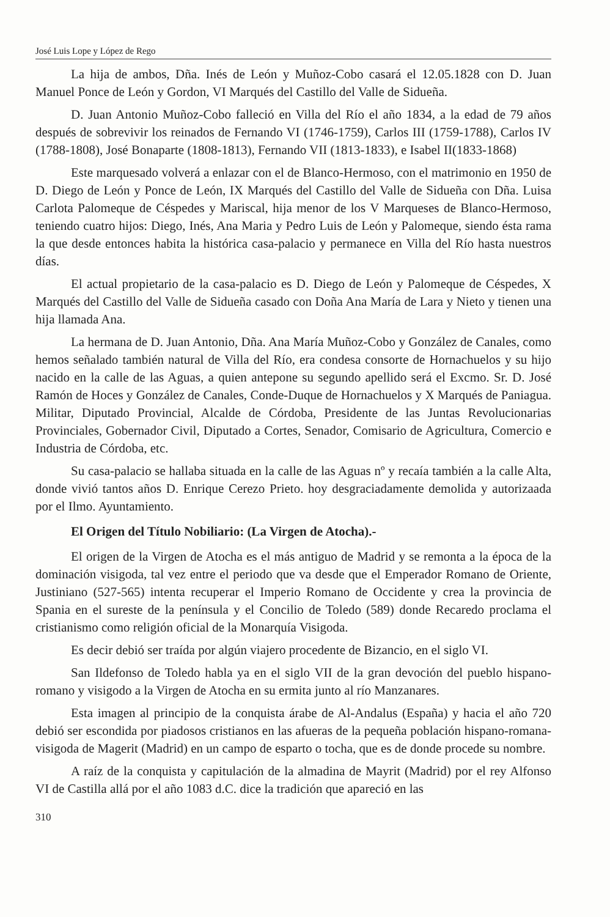José Luis Lope y López de Rego
La hija de ambos, Dña. Inés de León y Muñoz-Cobo casará el 12.05.1828 con D. Juan Manuel Ponce de León y Gordon, VI Marqués del Castillo del Valle de Sidueña.
D. Juan Antonio Muñoz-Cobo falleció en Villa del Río el año 1834, a la edad de 79 años después de sobrevivir los reinados de Fernando VI (1746-1759), Carlos III (1759-1788), Carlos IV (1788-1808), José Bonaparte (1808-1813), Fernando VII (1813-1833), e Isabel II(1833-1868)
Este marquesado volverá a enlazar con el de Blanco-Hermoso, con el matrimonio en 1950 de D. Diego de León y Ponce de León, IX Marqués del Castillo del Valle de Sidueña con Dña. Luisa Carlota Palomeque de Céspedes y Mariscal, hija menor de los V Marqueses de Blanco-Hermoso, teniendo cuatro hijos: Diego, Inés, Ana Maria y Pedro Luis de León y Palomeque, siendo ésta rama la que desde entonces habita la histórica casa-palacio y permanece en Villa del Río hasta nuestros días.
El actual propietario de la casa-palacio es D. Diego de León y Palomeque de Céspedes, X Marqués del Castillo del Valle de Sidueña casado con Doña Ana María de Lara y Nieto y tienen una hija llamada Ana.
La hermana de D. Juan Antonio, Dña. Ana María Muñoz-Cobo y González de Canales, como hemos señalado también natural de Villa del Río, era condesa consorte de Hornachuelos y su hijo nacido en la calle de las Aguas, a quien antepone su segundo apellido será el Excmo. Sr. D. José Ramón de Hoces y González de Canales, Conde-Duque de Hornachuelos y X Marqués de Paniagua. Militar, Diputado Provincial, Alcalde de Córdoba, Presidente de las Juntas Revolucionarias Provinciales, Gobernador Civil, Diputado a Cortes, Senador, Comisario de Agricultura, Comercio e Industria de Córdoba, etc.
Su casa-palacio se hallaba situada en la calle de las Aguas nº y recaía también a la calle Alta, donde vivió tantos años D. Enrique Cerezo Prieto. hoy desgraciadamente demolida y autorizaada por el Ilmo. Ayuntamiento.
El Origen del Título Nobiliario: (La Virgen de Atocha).-
El origen de la Virgen de Atocha es el más antiguo de Madrid y se remonta a la época de la dominación visigoda, tal vez entre el periodo que va desde que el Emperador Romano de Oriente, Justiniano (527-565) intenta recuperar el Imperio Romano de Occidente y crea la provincia de Spania en el sureste de la península y el Concilio de Toledo (589) donde Recaredo proclama el cristianismo como religión oficial de la Monarquía Visigoda.
Es decir debió ser traída por algún viajero procedente de Bizancio, en el siglo VI.
San Ildefonso de Toledo habla ya en el siglo VII de la gran devoción del pueblo hispano-romano y visigodo a la Virgen de Atocha en su ermita junto al río Manzanares.
Esta imagen al principio de la conquista árabe de Al-Andalus (España) y hacia el año 720 debió ser escondida por piadosos cristianos en las afueras de la pequeña población hispano-romana-visigoda de Magerit (Madrid) en un campo de esparto o tocha, que es de donde procede su nombre.
A raíz de la conquista y capitulación de la almadina de Mayrit (Madrid) por el rey Alfonso VI de Castilla allá por el año 1083 d.C. dice la tradición que apareció en las
310